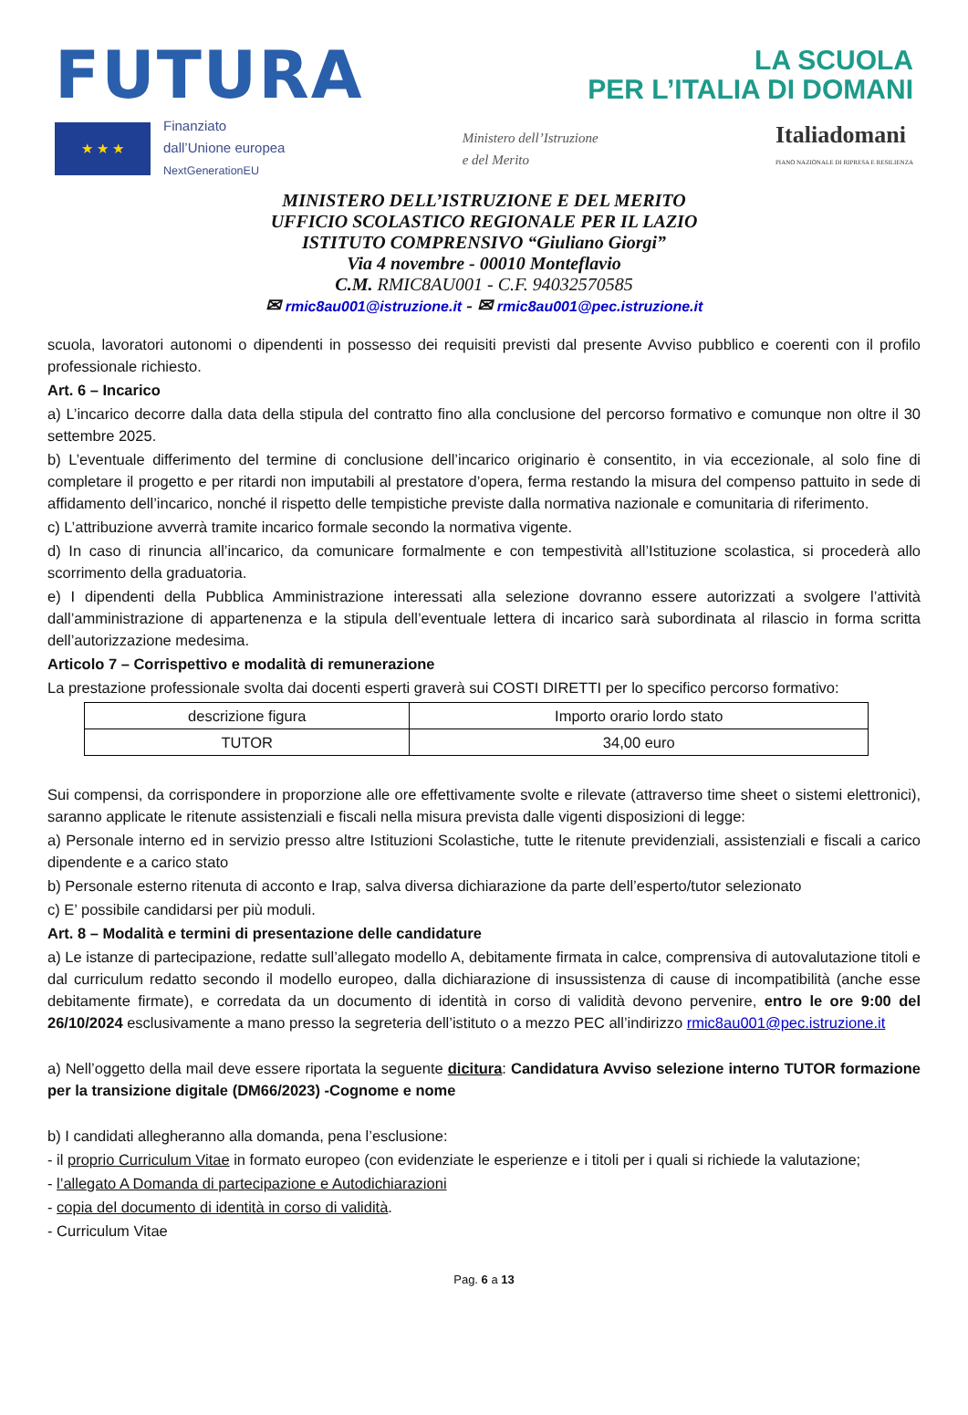FUTURA LA SCUOLA
PER L’ITALIA DI DOMANI
★ ★ ★
Finanziato
dall’Unione europea
NextGenerationEU
Ministero dell’Istruzione
e del Merito
Italiadomani
PIANO NAZIONALE DI RIPRESA E RESILIENZA
MINISTERO DELL’ISTRUZIONE E DEL MERITO
UFFICIO SCOLASTICO REGIONALE PER IL LAZIO
ISTITUTO COMPRENSIVO “Giuliano Giorgi”
Via 4 novembre - 00010 Monteflavio
C.M. RMIC8AU001 - C.F. 94032570585
✉ rmic8au001@istruzione.it - ✉ rmic8au001@pec.istruzione.it
scuola, lavoratori autonomi o dipendenti in possesso dei requisiti previsti dal presente Avviso pubblico e coerenti con il profilo professionale richiesto.
Art. 6 – Incarico
a) L’incarico decorre dalla data della stipula del contratto fino alla conclusione del percorso formativo e comunque non oltre il 30 settembre 2025.
b) L’eventuale differimento del termine di conclusione dell’incarico originario è consentito, in via eccezionale, al solo fine di completare il progetto e per ritardi non imputabili al prestatore d’opera, ferma restando la misura del compenso pattuito in sede di affidamento dell’incarico, nonché il rispetto delle tempistiche previste dalla normativa nazionale e comunitaria di riferimento.
c) L’attribuzione avverrà tramite incarico formale secondo la normativa vigente.
d) In caso di rinuncia all’incarico, da comunicare formalmente e con tempestività all’Istituzione scolastica, si procederà allo scorrimento della graduatoria.
e) I dipendenti della Pubblica Amministrazione interessati alla selezione dovranno essere autorizzati a svolgere l’attività dall’amministrazione di appartenenza e la stipula dell’eventuale lettera di incarico sarà subordinata al rilascio in forma scritta dell’autorizzazione medesima.
Articolo 7 – Corrispettivo e modalità di remunerazione
La prestazione professionale svolta dai docenti esperti graverà sui COSTI DIRETTI per lo specifico percorso formativo:
| descrizione figura | Importo orario lordo stato |
| --- | --- |
| TUTOR | 34,00 euro |
Sui compensi, da corrispondere in proporzione alle ore effettivamente svolte e rilevate (attraverso time sheet o sistemi elettronici), saranno applicate le ritenute assistenziali e fiscali nella misura prevista dalle vigenti disposizioni di legge:
a) Personale interno ed in servizio presso altre Istituzioni Scolastiche, tutte le ritenute previdenziali, assistenziali e fiscali a carico dipendente e a carico stato
b) Personale esterno ritenuta di acconto e Irap, salva diversa dichiarazione da parte dell’esperto/tutor selezionato
c) E’ possibile candidarsi per più moduli.
Art. 8 – Modalità e termini di presentazione delle candidature
a) Le istanze di partecipazione, redatte sull’allegato modello A, debitamente firmata in calce, comprensiva di autovalutazione titoli e dal curriculum redatto secondo il modello europeo, dalla dichiarazione di insussistenza di cause di incompatibilità (anche esse debitamente firmate), e corredata da un documento di identità in corso di validità devono pervenire, entro le ore 9:00 del 26/10/2024 esclusivamente a mano presso la segreteria dell’istituto o a mezzo PEC all’indirizzo rmic8au001@pec.istruzione.it
a) Nell’oggetto della mail deve essere riportata la seguente dicitura: Candidatura Avviso selezione interno TUTOR formazione per la transizione digitale (DM66/2023) -Cognome e nome
b) I candidati allegheranno alla domanda, pena l’esclusione:
- il proprio Curriculum Vitae in formato europeo (con evidenziate le esperienze e i titoli per i quali si richiede la valutazione;
- l’allegato A Domanda di partecipazione e Autodichiarazioni
- copia del documento di identità in corso di validità.
- Curriculum Vitae
Pag. 6 a 13